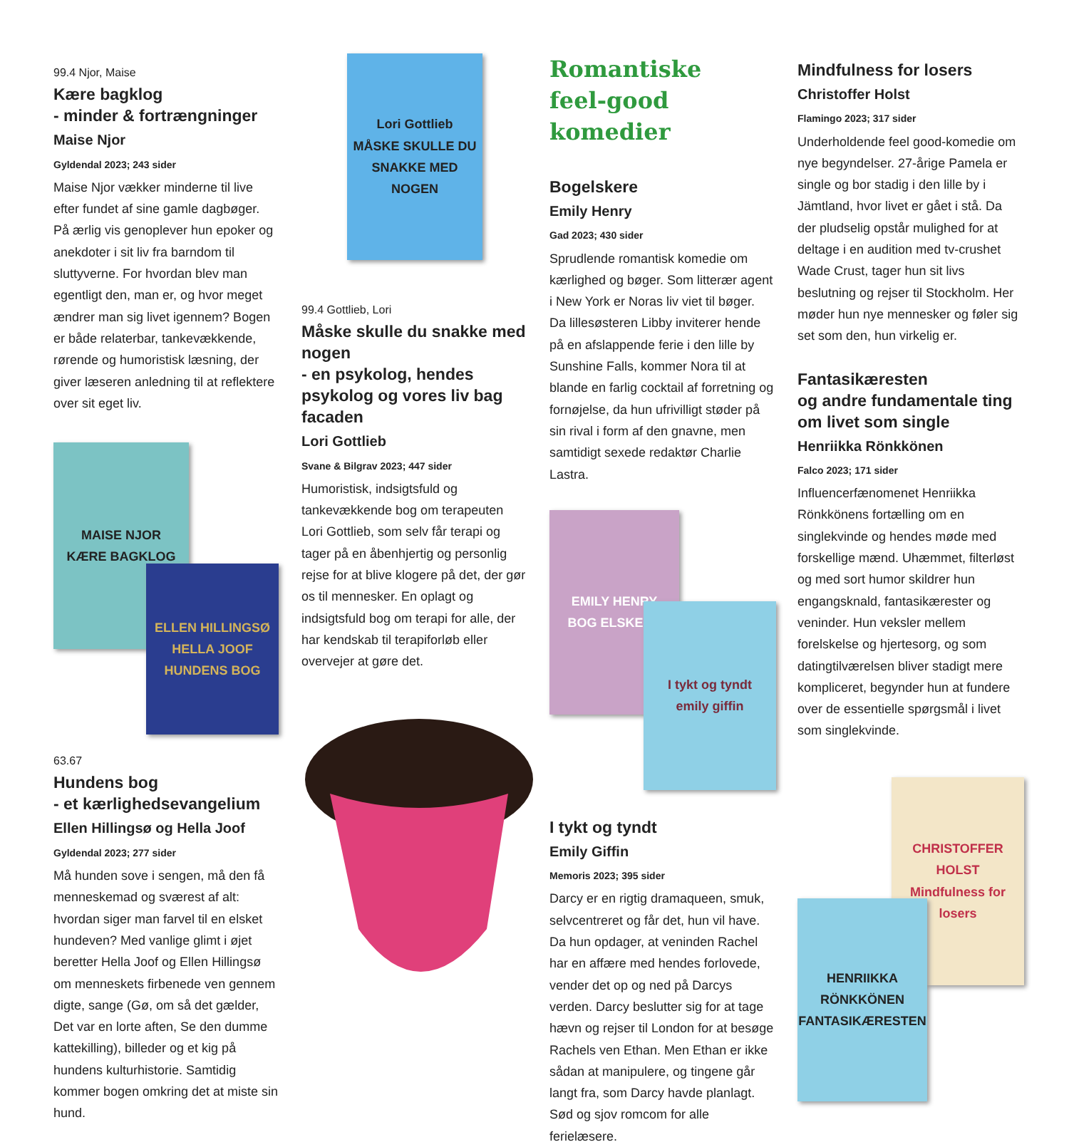99.4 Njor, Maise
Kære bagklog
- minder & fortrængninger
Maise Njor
Gyldendal 2023; 243 sider
Maise Njor vækker minderne til live efter fundet af sine gamle dagbøger. På ærlig vis genoplever hun epoker og anekdoter i sit liv fra barndom til sluttyverne. For hvordan blev man egentligt den, man er, og hvor meget ændrer man sig livet igennem? Bogen er både relaterbar, tankevækkende, rørende og humoristisk læsning, der giver læseren anledning til at reflektere over sit eget liv.
MAISE NJOR
KÆRE BAGKLOG
ELLEN HILLINGSØ HELLA JOOF
HUNDENS BOG
63.67
Hundens bog
- et kærlighedsevangelium
Ellen Hillingsø og Hella Joof
Gyldendal 2023; 277 sider
Må hunden sove i sengen, må den få menneskemad og sværest af alt: hvordan siger man farvel til en elsket hundeven? Med vanlige glimt i øjet beretter Hella Joof og Ellen Hillingsø om menneskets firbenede ven gennem digte, sange (Gø, om så det gælder, Det var en lorte aften, Se den dumme kattekilling), billeder og et kig på hundens kulturhistorie. Samtidig kommer bogen omkring det at miste sin hund.
Lori Gottlieb
MÅSKE SKULLE DU SNAKKE MED NOGEN
99.4 Gottlieb, Lori
Måske skulle du snakke med nogen
- en psykolog, hendes psykolog og vores liv bag facaden
Lori Gottlieb
Svane & Bilgrav 2023; 447 sider
Humoristisk, indsigtsfuld og tankevækkende bog om terapeuten Lori Gottlieb, som selv får terapi og tager på en åbenhjertig og personlig rejse for at blive klogere på det, der gør os til mennesker. En oplagt og indsigtsfuld bog om terapi for alle, der har kendskab til terapiforløb eller overvejer at gøre det.
Romantiske
feel-good komedier
Bogelskere
Emily Henry
Gad 2023; 430 sider
Sprudlende romantisk komedie om kærlighed og bøger. Som litterær agent i New York er Noras liv viet til bøger. Da lillesøsteren Libby inviterer hende på en afslappende ferie i den lille by Sunshine Falls, kommer Nora til at blande en farlig cocktail af forretning og fornøjelse, da hun ufrivilligt støder på sin rival i form af den gnavne, men samtidigt sexede redaktør Charlie Lastra.
EMILY HENRY
BOG ELSKERE
I tykt og tyndt
emily giffin
I tykt og tyndt
Emily Giffin
Memoris 2023; 395 sider
Darcy er en rigtig dramaqueen, smuk, selvcentreret og får det, hun vil have. Da hun opdager, at veninden Rachel har en affære med hendes forlovede, vender det op og ned på Darcys verden. Darcy beslutter sig for at tage hævn og rejser til London for at besøge Rachels ven Ethan. Men Ethan er ikke sådan at manipulere, og tingene går langt fra, som Darcy havde planlagt. Sød og sjov romcom for alle ferielæsere.
Mindfulness for losers
Christoffer Holst
Flamingo 2023; 317 sider
Underholdende feel good-komedie om nye begyndelser. 27-årige Pamela er single og bor stadig i den lille by i Jämtland, hvor livet er gået i stå. Da der pludselig opstår mulighed for at deltage i en audition med tv-crushet Wade Crust, tager hun sit livs beslutning og rejser til Stockholm. Her møder hun nye mennesker og føler sig set som den, hun virkelig er.
Fantasikæresten
og andre fundamentale ting
om livet som single
Henriikka Rönkkönen
Falco 2023; 171 sider
Influencerfænomenet Henriikka Rönkkönens fortælling om en singlekvinde og hendes møde med forskellige mænd. Uhæmmet, filterløst og med sort humor skildrer hun engangsknald, fantasikærester og veninder. Hun veksler mellem forelskelse og hjertesorg, og som datingtilværelsen bliver stadigt mere kompliceret, begynder hun at fundere over de essentielle spørgsmål i livet som singlekvinde.
CHRISTOFFER HOLST
Mindfulness for losers
HENRIIKKA RÖNKKÖNEN
FANTASIKÆRESTEN